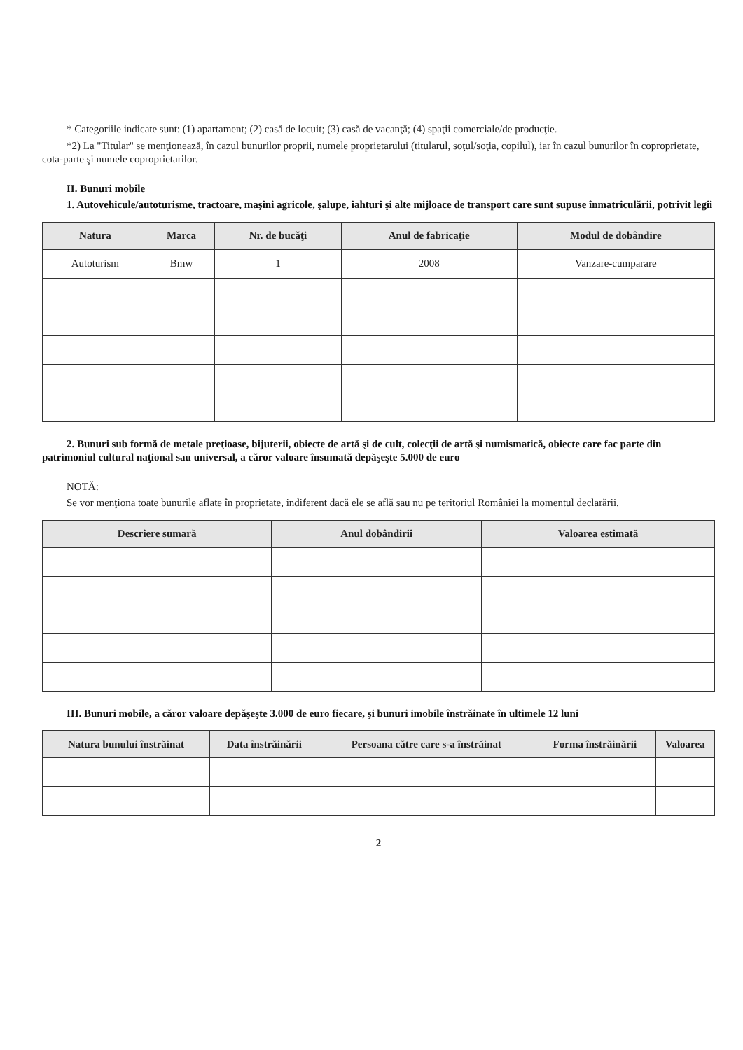* Categoriile indicate sunt: (1) apartament; (2) casă de locuit; (3) casă de vacanţă; (4) spaţii comerciale/de producţie.
*2) La "Titular" se menţionează, în cazul bunurilor proprii, numele proprietarului (titularul, soţul/soţia, copilul), iar în cazul bunurilor în coproprietate, cota-parte şi numele coproprietarilor.
II. Bunuri mobile
1. Autovehicule/autoturisme, tractoare, maşini agricole, şalupe, iahturi şi alte mijloace de transport care sunt supuse înmatriculării, potrivit legii
| Natura | Marca | Nr. de bucăţi | Anul de fabricaţie | Modul de dobândire |
| --- | --- | --- | --- | --- |
| Autoturism | Bmw | 1 | 2008 | Vanzare-cumparare |
2. Bunuri sub formă de metale preţioase, bijuterii, obiecte de artă şi de cult, colecţii de artă şi numismatică, obiecte care fac parte din patrimoniul cultural naţional sau universal, a căror valoare însumată depăşeşte 5.000 de euro
NOTĂ:
Se vor menţiona toate bunurile aflate în proprietate, indiferent dacă ele se află sau nu pe teritoriul României la momentul declarării.
| Descriere sumară | Anul dobândirii | Valoarea estimată |
| --- | --- | --- |
III. Bunuri mobile, a căror valoare depăşeşte 3.000 de euro fiecare, şi bunuri imobile înstrăinate în ultimele 12 luni
| Natura bunului înstrăinat | Data înstrăinării | Persoana către care s-a înstrăinat | Forma înstrăinării | Valoarea |
| --- | --- | --- | --- | --- |
2